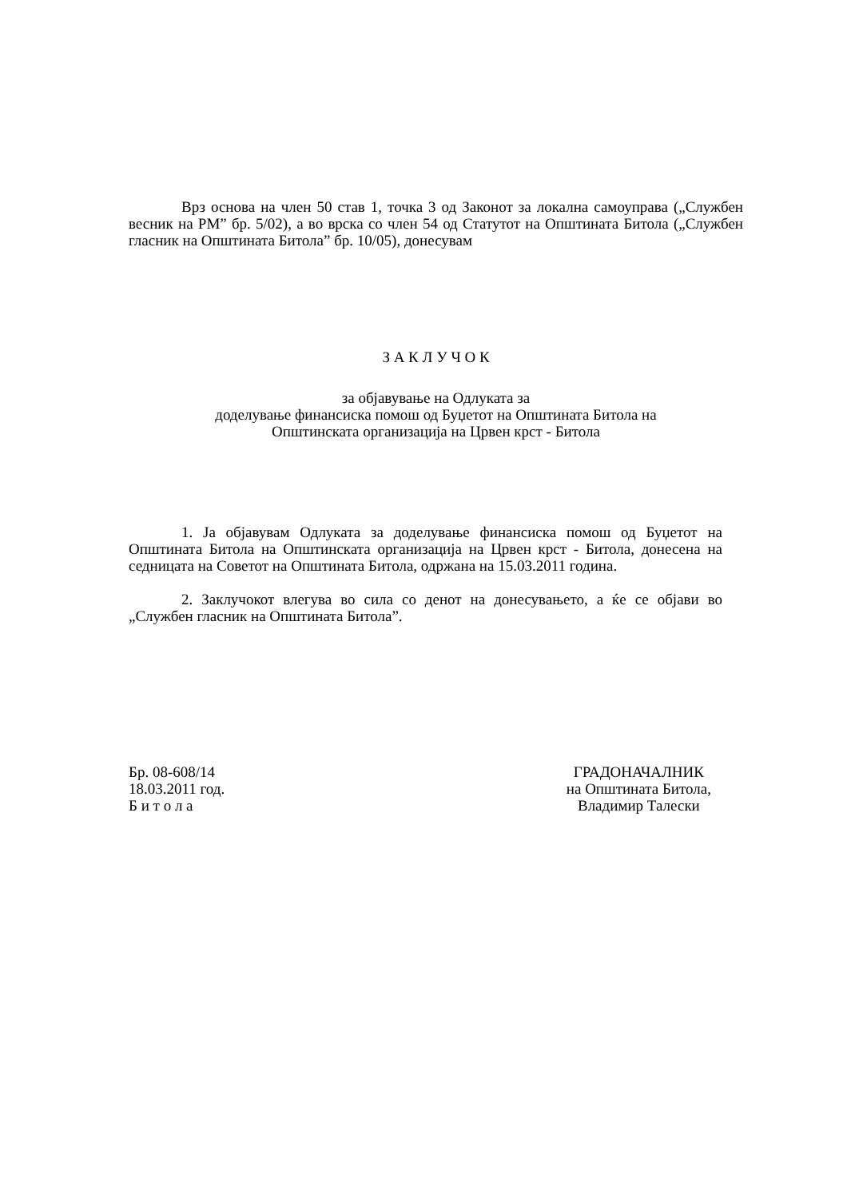Врз основа на член 50 став 1, точка 3 од Законот за локална самоуправа („Службен весник на РМ” бр. 5/02), а во врска со член 54 од Статутот на Општината Битола („Службен гласник на Општината Битола” бр. 10/05), донесувам
З А К Л У Ч О К
за објавување на Одлуката за
доделување финансиска помош од Буџетот на Општината Битола на
Општинската организација на Црвен крст - Битола
1. Ја објавувам Одлуката за доделување финансиска помош од Буџетот на Општината Битола на Општинската организација на Црвен крст - Битола, донесена на седницата на Советот на Општината Битола, одржана на 15.03.2011 година.
2. Заклучокот влегува во сила со денот на донесувањето, а ќе се објави во „Службен гласник на Општината Битола”.
Бр. 08-608/14
18.03.2011 год.
Б и т о л а
ГРАДОНАЧАЛНИК
на Општината Битола,
Владимир Талески